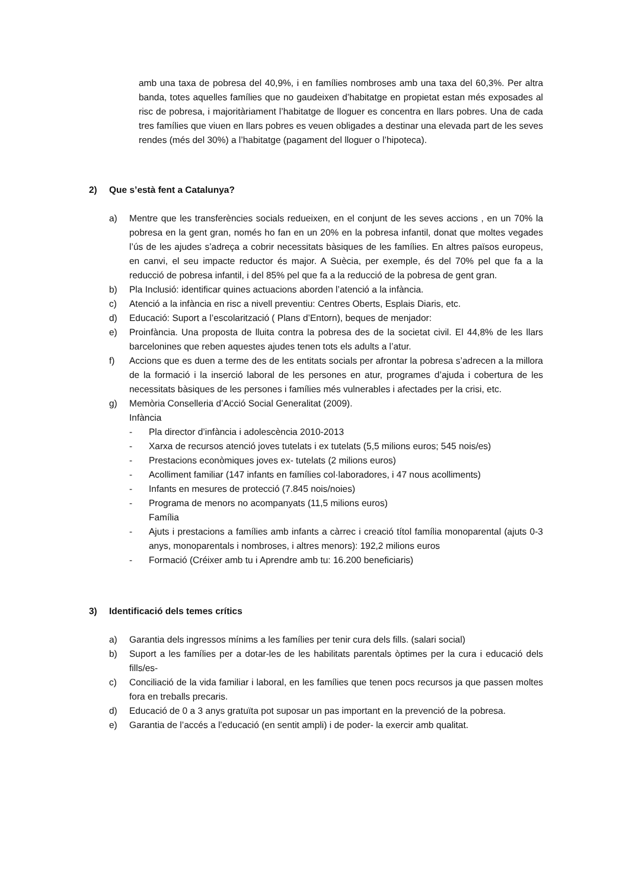amb una taxa de pobresa del 40,9%, i en famílies nombroses amb una taxa del 60,3%. Per altra banda, totes aquelles famílies que no gaudeixen d’habitatge en propietat estan més exposades al risc de pobresa, i majoritàriament l’habitatge de lloguer es concentra en llars pobres. Una de cada tres famílies que viuen en llars pobres es veuen obligades a destinar una elevada part de les seves rendes (més del 30%) a l’habitatge (pagament del lloguer o l’hipoteca).
2) Que s’està fent a Catalunya?
a) Mentre que les transferències socials redueixen, en el conjunt de les seves accions , en un 70% la pobresa en la gent gran, només ho fan en un 20% en la pobresa infantil, donat que moltes vegades l’ús de les ajudes s’adreça a cobrir necessitats bàsiques de les famílies. En altres països europeus, en canvi, el seu impacte reductor és major. A Suècia, per exemple, és del 70% pel que fa a la reducció de pobresa infantil, i del 85% pel que fa a la reducció de la pobresa de gent gran.
b) Pla Inclusió: identificar quines actuacions aborden l’atenció a la infància.
c) Atenció a la infància en risc a nivell preventiu: Centres Oberts, Esplais Diaris, etc.
d) Educació: Suport a l’escolarització ( Plans d’Entorn), beques de menjador:
e) Proinfància. Una proposta de lluita contra la pobresa des de la societat civil. El 44,8% de les llars barcelonines que reben aquestes ajudes tenen tots els adults a l’atur.
f) Accions que es duen a terme des de les entitats socials per afrontar la pobresa s’adrecen a la millora de la formació i la inserció laboral de les persones en atur, programes d’ajuda i cobertura de les necessitats bàsiques de les persones i famílies més vulnerables i afectades per la crisi, etc.
g) Memòria Conselleria d’Acció Social Generalitat (2009).
Infància
- Pla director d’infància i adolescència 2010-2013
- Xarxa de recursos atenció joves tutelats i ex tutelats (5,5 milions euros; 545 nois/es)
- Prestacions econòmiques joves ex- tutelats (2 milions euros)
- Acolliment familiar (147 infants en famílies col·laboradores, i 47 nous acolliments)
- Infants en mesures de protecció (7.845 nois/noies)
- Programa de menors no acompanyats (11,5 milions euros)
Família
- Ajuts i prestacions a famílies amb infants a càrrec i creació títol família monoparental (ajuts 0-3 anys, monoparentals i nombroses, i altres menors): 192,2 milions euros
- Formació (Créixer amb tu i Aprendre amb tu: 16.200 beneficiaris)
3) Identificació dels temes crítics
a) Garantia dels ingressos mínims a les famílies per tenir cura dels fills. (salari social)
b) Suport a les famílies per a dotar-les de les habilitats parentals òptimes per la cura i educació dels fills/es-
c) Conciliació de la vida familiar i laboral, en les famílies que tenen pocs recursos ja que passen moltes fora en treballs precaris.
d) Educació de 0 a 3 anys gratuïta pot suposar un pas important en la prevenció de la pobresa.
e) Garantia de l’accés a l’educació (en sentit ampli) i de poder- la exercir amb qualitat.